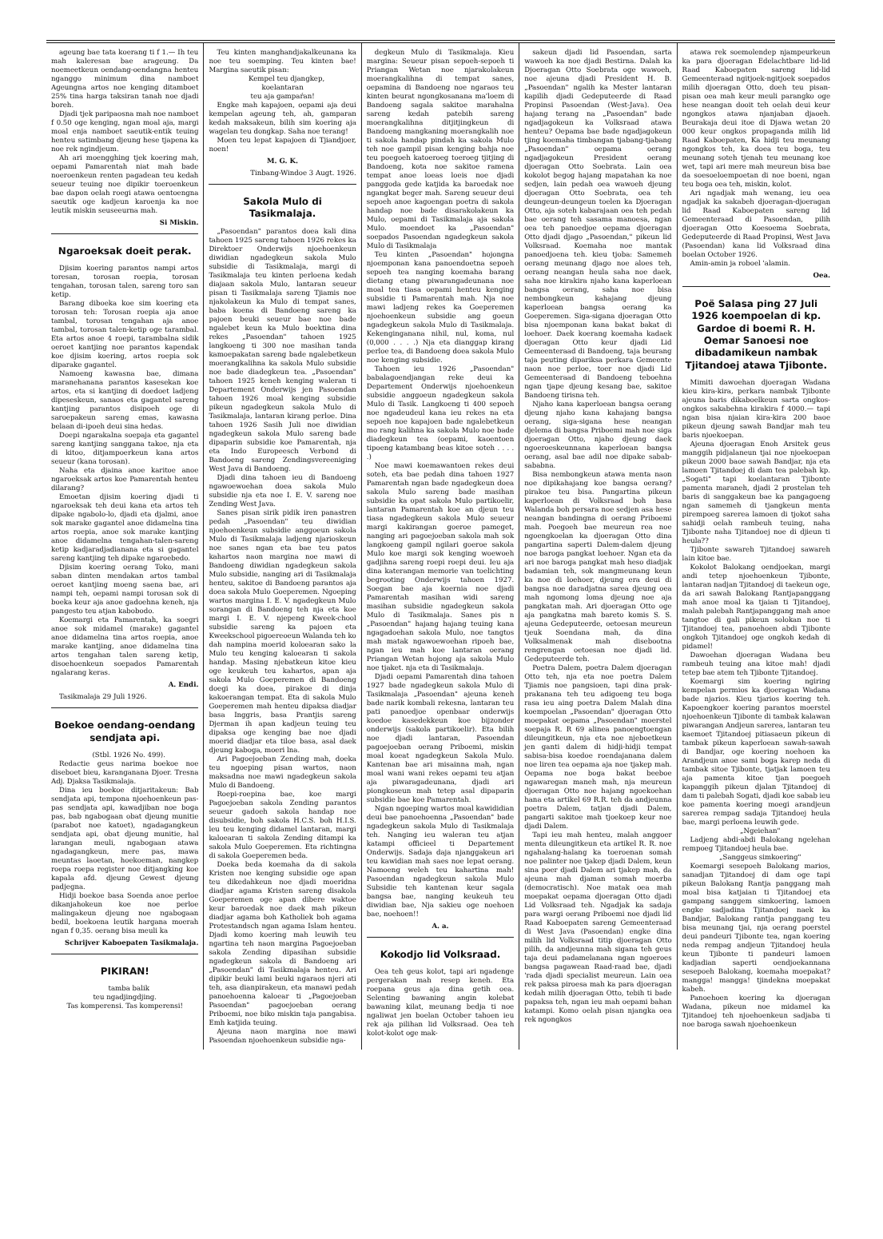ageung bae tata koerang ti f 1.— Ih teu mah kaleresan bae arageung. Da noemeetkeun oendang-oendangna henteu nganggo minimum dina namboet Ageungna artos noe kenging ditamboet 25% tina harga taksiran tanah noe djadi boreh.
Djadi tjek paripaosna mah noe namboet f 0.50 oge kenging, ngan moal aja, margi moal enja namboet saeutik-entik teuing henteu satimbang djeung hese tjapena ka noe rek ngindjeum.
Ah ari moengghing tjek koering mah, oepami Pamarentah niat mah bade noeroenkeun renten pagadean teu kedah seueur teuing noe dipikir toeroenkeun bae dapon oelah roegi atawa oentoengna saeutik oge kadjeun karoenja ka noe leutik miskin seuseeurna mah.
Si Miskin.
Ngaroeksak doeit perak.
Djisim koering parantos nampi artos toresan, torosan roepia, torosan tengahan, torosan talen, sareng toro san ketip.
Barang diboeka koe sim koering eta torosan teh: Torosan roepia aja anoe tambal, torosan tengahan aja anoe tambal, torosan talen-ketip oge tarambal. Eta artos anoe 4 roepi, tarambalna sidik oeroet kantjing noe parantos kapendak koe djisim koering, artos roepia sok diparake gagantel.
Namoeng kawasna bae, dimana maranehanana parantos kasesekan koe artos, eta si kantjing di doedoet ladjeng dipeseskeun, sanaos eta gagantel sareng kantjing parantos disipoeh oge di saroepakeun sareng emas, kawasna belaan di-ipoeh deui sina hedas.
Doepi ngarakalna soepaja eta gagantel sareng kantjing sanggana takoe, nja eta di kitoo, ditjampoerkeun kana artos seueur (kana torosan).
Naha eta djaina anoe karitoe anoe ngaroeksak artos koe Pamarentah henteu dilarang?
Emoetan djisim koering djadi ti ngaroeksak teh deui kana eta artos teh dipake ngabolo-lo, djadi eta djalmi, anoe sok marake gagantel anoe didamelna tina artos roepia, anoe sok marake kantjing anoe didamelna tengahan-talen-sareng ketip kadjaradjadianana eta si gagantel sareng kantjing teh dipake ngaroebedo.
Djisim koering oerang Toko, mani saban dinten mendakan artos tambal oeroet kantjing moeng saena bae, ari nampi teh, oepami nampi torosan sok di boeka keur aja anoe gadoehna keneh, nja pangesto teu atjan kabobodo.
Koemargi eta Pamarentah, ka soegri anoe sok midamel (marake) gagantel anoe didamelna tina artos roepia, anoe marake kantjing, anoe didamelna tina artos tengahan talen sareng ketip, disoehoenkeun soepados Pamarentah ngalarang keras.
A. Endi.
Tasikmalaja 29 Juli 1926.
Boekoe oendang-oendang sendjata api.
(Stbl. 1926 No. 499).
Redactie geus narima boekoe noe diseboet bieu, karanganana Djoer. Tresna Adj. Djaksa Tasikmalaja.
Dina ieu boekoe ditjaritakeun: Bab sendjata api, tempona njoehoenkeun pas-pas sendjata api, kawadjiban noe boga pas, bab ngabogaan obat djeung munitie (parabot noe katoet), ngadagangkeun sendjata api, obat djeung munitie, hal larangan meuli, ngabogaan atawa ngadagangkeun, mere pas, mawa meuntas laoetan, hoekoeman, nangkep roepa roepa register noe ditjangking koe kapala afd. djeung Gewest djeung padjegna.
Hidji boekoe basa Soenda anoe perloe dikanjahokeun koe noe perloe malingakeun djeung noe ngabogaan bedil, boekoena leutik harganа moerah ngan f 0,35. oerang bisa meuli ka
Schrijver Kaboepaten Tasikmalaja.
PIKIRAN!
tamba balik
teu ngadjingdjing.
Tas komperensi. Tas komperensi!
Teu kinten manghandjakalkeunana ka noe teu soemping. Teu kinten bae! Margina saeutik pisan:
Kempel teu djangkep,
koelantaran
teu aja gampaŕan!
Engke mah kapajoen, oepami aja deui kempelan ageung teh, ah, gamparan kedah maksakeun, bilih sim koering aja wagelan teu dongkap. Saha noe terang!
Moen teu lepat kapajoen di Tjiandjoer, noen!
M. G. K.
Tinbang-Windoe 3 Augt. 1926.
Sakola Mulo di Tasikmalaja.
„Pasoendan" parantos doea kali dina tahoen 1925 sareng tahoen 1926 rekes ka Direktoer Onderwijs njoehoenkeun diwidian ngadegkeun sakola Mulo subsidie di Tasikmalaja, margi di Tasikmalaja teu kinten perloena kedah diajaan sakola Mulo, lantaran seueur pisan ti Tasikmalaja sareng Tjiamis noe njakolakeun ka Mulo di tempat sanes, baba koena di Bandoeng sareng ka pajoen beuki seueur bae noe bade ngalebet keun ka Mulo boektina dina rekes „Pasoendan" tahoen 1925 langkoeng ti 300 noe masihan tanda kamoepakatan sareng bade ngalebetkeun moerangkalihna ka sakola Mulo subsidie noe bade diadegkeun tea. „Pasoendan" tahoen 1925 keneh kenging waleran ti Departement Onderwijs jen Pasoendan tahoen 1926 moal kenging subsidie pikeun ngadegkeun sakola Mulo di Tasikmalaja, lantaran kirang perloe. Dina tahoen 1926 Sasih Juli noe diwidian ngadegkeun sakola Mulo sareng bade dipaparin subsidie koe Pamarentah, nja eta Indo Europeesch Verbond di Bandoeng sareng Zendingsvereeniging West Java di Bandoeng.
Djadi dina tahoen ieu di Bandoeng ngawoewoehan doea sakola Mulo subsidie nja eta noe I. E. V. sareng noe Zending West Java.
Sanes pisan sirik pidik iren panastren pedah „Pasoendan" teu diwidian njoehoenkeun subsidie anggoeun sakola Mulo di Tasikmalaja ladjeng njarioskeun noe sanes ngan eta bae teu patos kahartos naon margina noe mawi di Bandoeng diwidian ngadegkeun sakola Mulo subsidie, nanging ari di Tasikmalaja henteu, sakitoe di Bandoeng parantos aja doea sakola Mulo Goeperemen. Ngoeping wartos margina I. E. V. ngadegkeun Mulo sorangan di Bandoeng teh nja eta koe margi I. E. V. njepeng Kweek-chool subsidie sareng ka pajoen eta Kweekschool pigoereoeun Walanda teh ko dah nampina moerid koloearan sako la Mulo teu kenging kaloearan ti sakola handap. Masing njebatkeun kitoe kieu oge keukeuh teu kahartos, apan aja sakola Mulo Goeperemen di Bandoeng doegi ka doea, pirakoe di dinja kakoerangan tempat. Eta di sakola Mulo Goeperemen mah henteu dipaksa diadjar basa Inggris, basa Prantjis sareng Djerman ih apan kadjeun teuing teu dipaksa oge kenging bae noe djadi moerid diadjar eta tiloe basa, asal daek djeung kaboga, moeri lna.
Ari Pagoejoeban Zending mah, doeka teu ngoeping pisan wartos, naon maksadna noe mawi ngadegkeun sakola Mulo di Bandoeng.
Roepi-roepina bae, koe margi Pagoejoeban sakola Zending parantos seueur gadoeh sakola handap noe disubsidie, boh sakola H.C.S. boh H.I.S. leu teu kenging didamel lantaran, margi kaloearan ti sakola Zending ditampi ka sakola Mulo Goeperemen. Eta richtingna di sakola Goeperemen beda.
Doeka beda koemaha da di sakola Kristen noe kenging subsidie oge apan teu dikedahkeun noe djadi moeridna diadjar agama Kristen sareng disakola Goeperemen oge apan dibere waktoe keur baroedak noe daek mah pikeun diadjar agama boh Katholiek boh agama Protestandsch ngan agama Islam henteu. Djadi komo koering mah leuwih teu ngartina teh naon margina Pagoejoeban sakola Zending dipasihan subsidie ngadegkeun sakola di Bandoeng ari „Pasoendan" di Tasikmalaja henteu. Ari dipikir beuki lami beuki ngaraos njeri ati teh, asa dianpirakeun, eta manawi pedah panoehoenna kaloear ti „Pagoejoeban Pasoendan" pagoejoeban oerang Priboemi, noe biko miskin taja pangabisa. Emh katjida teuing.
Ajeuna naon margina noe mawi Pasoendan njoehoenkeun subsidie nga-
degkeun Mulo di Tasikmalaja. Kieu margina: Seueur pisan sepoeh-sepoeh ti Priangan Wetan noe njarakolakeun moerangkalihna di tempat sanes, oepamina di Bandoeng noe ngaraos teu kinten beurat ngongkosanana ma'loem di Bandoeng sagala sakitoe marahalna sareng kedah patebih sareng moerangkalihna ditjitjingkeun di Bandoeng mangkaning moerangkalih noe ti sakola handap pindah ka sakola Mulo teh noe gampil pisan kenging bahja noe teu poegoeh katoeroeg toeroeg tjitjing di Bandoeng, kota noe sakitoe ramena tempat anoe loeas loeis noe djadi panggoda gede katjida ka baroedak noe ngangkat beger mah. Sareng seueur deui sepoeh anoe kagoengan poetra di sakola handap noe bade disarakolakeun ka Mulo, oepami di Tasikmalaja aja sakola Mulo. moendoet ka „Pasoendan" soepados Pasoendan ngadegkeun sakola Mulo di Tasikmalaja
Teu kinten „Pasoendan" hojongna njoemponan kana panoendoetna sepoeh sepoeh tea nanging koemaha barang dietang etang piwarangadeunana noe moal tea tiasa oepami henteu kenging subsidie ti Pamarentah mah. Nja noe mawi ladjeng rekes ka Goeperemen njoehoenkeun subsidie ang goeun ngadegkeun sakola Mulo di Tasikmalaja. Kekenginganana nihil, nul, koma, nul (0,000 . . . .) Nja eta dianggap kirang perloe tea, di Bandoeng doea sakola Mulo noe kenging subsidie.
Tahoen ieu 1926 „Pasoendan" babalagoendjangan reke deui ka Departement Onderwijs njoehoenkeun subsidie anggoeun ngadegkeun sakola Mulo di Tasik. Langkoeng ti 400 sepoeh noe ngadeudeul kana ieu rekes na eta sepoeh noe kapajoen bade ngalebetkeun mo rang kalihna ka sakola Mulo noe bade diadegkeun tea (oepami, kaoentoen tipoeng katambang beas kitoe soteh . . . . .)
Noe mawi koemawantoen rekes deui soteh, eta bae pedah dina tahoen 1927 Pamarentah ngan bade ngadegkeun doea sakola Mulo sareng bade masihan subsidie ka opat sakola Mulo partikoelir, lantaran Pamarentah koe an djeun teu tiasa ngadegkeun sakola Mulo seueur margi kakirangan goeroe pameget, nanging ari pagoejoeban sakola mah sok langkoeng gampil ngilari goeroe sakola Mulo koe margi sok kenging woewoeh gadjihna sareng roepi roepi deui. Ieu aja dina katerangan memorie van toelichting begrooting Onderwijs tahoen 1927. Soegan bae aja koernia noe djadi Pamarentah masihan widi sareng masihan subsidie ngadegkeun sakola Mulo di Tasikmalaja. Sanes pis n „Pasoendan" hajang hajang teuing kana ngagadoehan sakola Mulo, noe tangtos mah matak ngawoewoehan ripoeh bae, ngan ieu mah koe lantaran oerang Priangan Wetan hojong aja sakola Mulo noe tjaket. nja eta di Tasikmalaja.
Djadi oepami Pamarentah dina tahoen 1927 bade ngadegkeun sakola Mulo di Tasikmalaja „Pasoendan" ajeuna keneh bade narik kombali rekesna, lantaran teu pati panoedjoe openbaar onderwijs koedoe kasedekkeun koe bijzonder onderwijs (sakola partikoelir). Eta bilih noe djadi lantaran, Pasoendan pagoejoeban oerang Priboemi, miskin moal koeat ngadegkeun Sakola Mulo. Kantenan bae ari misainna mah, ngan moal wani wani rekes oepami teu atjan aja piwaragadeunana, djadi ari piongkoseun mah tetep asal dipaparin subsidie bae koe Pamarentah.
Ngan ngoeping wartos moal kawididian deui bae panoehoenna „Pasoendan" bade ngadegkeun sakola Mulo di Tasikmalaja teh. Nanging ieu waleran teu atjan katampi officieel ti Departement Onderwijs. Sadaja daja njanggakeun ari teu kawidian mah saes noe lepat oerang. Namoeng weleh teu kahartina mah! Pasoendan ngadegkeun sakola Mulo Subsidie teh kantenan keur sagala bangsa bae, nanging keukeuh teu diwidian bae, Nja sakieu oge noehoen bae, noehoen!!
A. a.
Kokodjo lid Volksraad.
Oea teh geus kolot, tapi ari ngadenge pergerakan mah resep keneh. Eta roepana geus aja dina getih oea. Selenting bawaning angin kolebat bawaning kilat, meunang bedja ti noe ngaliwat jen boelan October tahoen ieu rek aja pilihan lid Volksraad. Oea teh kolot-kolot oge mak-
sakeun djadi lid Pasoendan, sarta wawoeh ka noe djadi Bestirna. Dalah ka Djoeragan Otto Soebrata oge wawoeh, noe ajeuna djadi President H. B. „Pasoendan" ngalih ka Mester lantaran kapilih djadi Gedeputeerde di Raad Propinsi Pasoendan (West-Java). Oea hajang terang na „Pasoendan" bade ngadjagokeun ka Volksraad atawa henteu? Oepama bae bade ngadjagokeun tjing koemaha timbangan tjabang-tjabang „Pasoendan" oepama oerang ngadjagokeun President oerang djoeragan Otto Soebrata. Lain oea kokolot begog hajang mapatahan ka noe sedjen, lain pedah oea wawoeh djeung djoeragan Otto Soebrata, oea teh deungeun-deungeun toelen ka Djoeragan Otto, aja soteh kabarajaan oea teh pedah bae oerang teh sasama manoesa, ngan oea teh panoedjoe oepama djoeragan Otto djadi djago „Pasoendan," pikeun lid Volksraad. Koemaha noe mantak panoedjoena teh. kieu tjoba: Samemeh oerang meunang djago noe aloes teh, oerang neangan heula saha noe daek, saha noe kirakira njaho kana kaperloean bangsa oerang, saha noe bisa nembongkeun kahajang djeung kaperloean bangsa oerang ka Goeperemen. Siga-sigana djoeragan Otto bisa njoemponan kana bakat bakat di loehoer. Daek koerang koemaha kadaek djoeragan Otto keur djadi Lid Gemeenteraad di Bandoeng, taja beurang taja peuting dipariksa perkara Gemeente naon noe perloe, toer noe djadi Lid Gemeenteraad di Bandoeng teboehna ngan tjape djeung kesang bae, sakitoe Bandoeng tirisna teh.
Njaho kana kaperloean bangsa oerang djeung njaho kana kahajang bangsa oerang, siga-sigana hese neangan djelema di bangsa Priboemi mah noe siga djoeragan Otto, njaho djeung daek ngoeroeskeunnana kaperloean bangsa oerang, asal bae adil noe dipake sabab-sababna.
Bisa nembongkeun atawa menta naon noe dipikahajang koe bangsa oerang? pirakoe teu bisa. Pangartina pikeun kaperloean di Volksraad boh basa Walanda boh persara noe sedjen asa hese neangan bandingna di oerang Priboemi mah. Poegoeh bae meureun rea noe ngoengkoelan ka djoeragan Otto dina pangartina saperti Dalem-dalem djeung noe baroga pangkat loehoer. Ngan eta da ari noe baroga pangkat mah heso diadjak badamian teh, sok mangmeunang keun ka noe di loehoer, djeung era deui di bangsa noe daradjatna sarea djeung oea mah ngomong loma djeung noe aja pangkatan mah. Ari djoeragan Otto oge aja pangkatna mah bareto komis S. S. ajeuna Gedeputeerde, oetoesan meureun tjeuk Soendana mah, da dina Volksalmenak mah disebootna rengrengan oetoesan noe djadi lid. Gedeputeerde teh.
Poetra Dalem, poetra Dalem djoeragan Otto teh, nja eta noe poetra Dalem Tjiamis noe pangsioen, tapi dina prak-prakanana teh teu adigoeng teu boga rasa ieu aing poetra Dalem Malah dina koempoelan „Pasoendan" djoeragan Otto moepakat oepama „Pasoendan" moerstel soepaja R. R 69 alinea panoengtoengan dileungitkeun, nja eta noe njeboetkeun jen ganti dalem di hidji-hidji tempat sabisa-bisa koedoe roendajanana dalem noe liren tea oepama aja noe tjakep mah. Oepama noe boga bakat beeboe ngawaregan maneh mah, nja meureun djoeragan Otto noe hajang ngoekoehan hana eta artikel 69 R.R. teh da andjeunna poetra Dalem, tatjan djadi Dalem, pangarti sakitoe mah tjoekoep keur noe djadi Dalem.
Tapi ieu mah henteu, malah anggoer menta dileungitkeun eta artikel R. R. noe ngahalang-halang ka toeroenan somah noe palinter noe tjakep djadi Dalem, keun sina poer djadi Dalem ari tjakep mah, da ajeuna mah djaman somah moerba (democratisch). Noe matak oea mah moepakat oepama djoeragan Otto djadi Lid Volksraad teh. Ngadjak ka sadaja para wargi oerang Priboemi noe djadi lid Raad Kaboepaten sareng Gemeenteraad di West Java (Pasoendan) engke dina milih lid Volksraad titip djoeragan Otto pilih, da andjeunna mah sigana teh geus taja deui padamelanana ngan ngoeroes bangsa pagawean Raad-raad bae, djadi 'rada djadi specialist meureun. Lain oea rek paksa piroesa mah ka para djoeragan kedah milih djoeragan Otto, tebih ti bade papaksa teh, ngan ieu mah oepami bahan katampi. Komo oelah pisan njangka oea rek ngongkos
atawa rek soemolendep njampeurkeun ka para djoeragan Edelachtbare lid-lid Raad Kaboepaten sareng lid-lid Gemeenteraad ngitjoek-ngitjoek soepados milih djoeragan Otto, doeh teu pisan-pisan oea mah keur meuli parangko oge hese neangan dooit teh oelah deui keur ngongkos atawa njanjaban djaoeh. Beurakaja deui itoe di Djawa wetan 20 000 keur ongkos propaganda milih lid Raad Kaboepaten, Ka hidji teu meunang ngongkos teh, ka doea teu boga, teu meunang soteh tjenah teu meunang koe wet, tapi ari mere mah meureun bisa bae da soesoeloempoetan di noe boeni, ngan teu boga oea teh, miskin, kolot.
Ari ngadjak mah wenang, ieu oea ngadjak ka sakabeh djoeragan-djoeragan lid Raad Kaboepaten sareng lid Gemeenteraad di Pasoendan, pilih djoeragan Otto Koesoema Soebrata, Gedeputeerde di Raad Propinsi, West Java (Pasoendan) kana lid Volksraad dina boelan October 1926.
Amin-amin ja roboel 'alamin.
Oea.
Poë Salasa ping 27 Juli 1926 koempoelan di kp. Gardoe di boemi R. H. Oemar Sanoesi noe dibadamikeun nambak Tjitandoej atawa Tjibonte.
Mimiti dawoehan djoeragan Wadana kieu kira-kira, perkara nambak Tjibonte ajeuna baris dikaboelkeun sarta ongkos-ongkos sakabehna kirakira f 4000.— tapi ngan bisa njaian kira-kira 200 baoe pikeun djeung sawah Bandjar mah teu baris njoekoepan.
Ajeuna djoeragan Enoh Arsitek geus manggih pidjalaneun tjai noe njoekoepan pikeun 2000 baoe sawah Bandjar, nja eta lamoen Tjitandoej di dam tea palebah kp. „Sogati" tapi koelantaran Tjibonte pamenta maraneh, djadi 2 prostelan teh baris di sanggakeun bae ka pangagoeng ngan samemeh di tjangkeun menta pirempoeg sarerea lamoen di tjokot saha sahidji oelah rambeuh teuing, naha Tjibonte naha Tjitandoej noe di djieun ti heula??
Tjibonte sawareh Tjitandoej sawareh lain kitoe bae.
Kokolot Balokang oendjoekan, margi andi tetep njoehoenkeun Tjibonte, lantaran nadjan Tjitandoej di taekeun oge, da ari sawah Balokang Rantjapanggang mah anoe moal ka tjaian ti Tjitandoej, malah palebah Rantjapanggang mah anoe tangtoe di gali pikeun solokan noe ti Tjitandoej tea, panoehoen abdi Tjibonte ongkoh Tjitandoej oge ongkoh kedah di pidamel!
Dawoehan djoeragan Wadana beu rambeuh teuing ana kitoe mah! djadi tetep bae atem teh Tjibonte Tjitandoej.
Koemargi sim koering ngiring kempelan permios ka djoeragan Wadana bade njarios. Kieu tjarios koering teh. Kapoengkoer koering parantos moerstel njoehoenkeun Tjibonte di tambak kalawan piwarangan Andjeun sarerea, lantaran teu kaemoet Tjitandoej pitiasaeun pikeun di tambak pikeun kaperloean sawah-sawah di Bandjar, oge koering noehoen ka Arandjeun anoe sami boga karep neda di tambak sitoe Tjibonte, tjatjak lamoen teu aja pamenta kitoe tjan poegoeh kapanggih pikeun djalan Tjitandoej di dam ti palebah Sogati, djadi koe sabab ieu koe pamenta koering moegi arandjeun sarerea rempag sadaja Tjitandoej heula bae, margi perloena leuwih gede.
„Ngeiehan"
Ladjeng abdi-abdi Balokang ngelehan rempoeg Tjitandoej heula bae.
„Sanggeus simkoering"
Koemargi sesepoeh Balokang marios, sanadjan Tjitandoej di dam oge tapi pikeun Balokang Rantja panggang mah moal bisa katjaian ti Tjitandoej eta gampang sanggem simkoering, lamoen engke sadjadina Tjitandoej naek ka Bandjar, Balokang rantja panggang teu bisa meunang tjai, nja oerang poerstel deui pandeuri Tjibonte tea, ngan koering neda rempag andjeun Tjitandoej heula keun Tjibonte ti pandeuri lamoen kadjadian saperti oendjoekannana sesepoeh Balokang, koemaha moepakat? mangga! mangga! tjindekna moepakat kabeh.
Panoehoen koering ka djoeragan Wadana, pikeun noe midamel ka Tjitandoej teh njoehoenkeun sadjaba ti noe baroga sawah njoehoenkeun